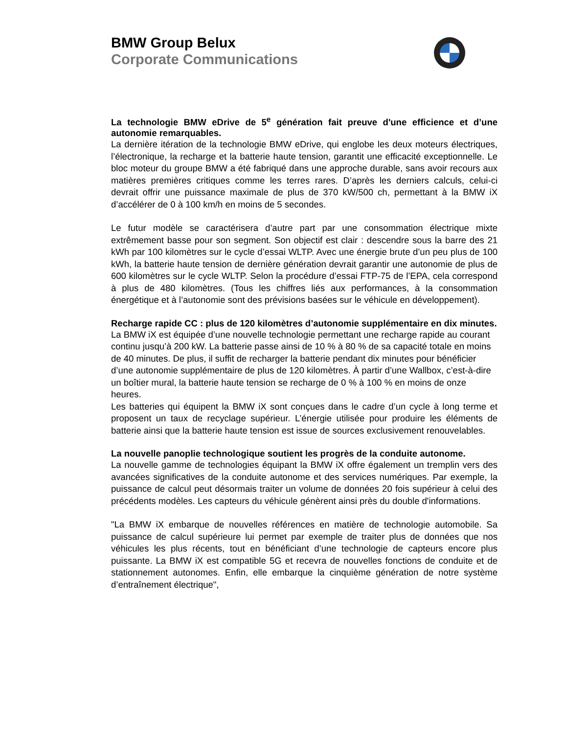BMW Group Belux
Corporate Communications
La technologie BMW eDrive de 5<sup>e</sup> génération fait preuve d'une efficience et d’une autonomie remarquables.
La dernière itération de la technologie BMW eDrive, qui englobe les deux moteurs électriques, l’électronique, la recharge et la batterie haute tension, garantit une efficacité exceptionnelle. Le bloc moteur du groupe BMW a été fabriqué dans une approche durable, sans avoir recours aux matières premières critiques comme les terres rares. D’après les derniers calculs, celui-ci devrait offrir une puissance maximale de plus de 370 kW/500 ch, permettant à la BMW iX d’accélérer de 0 à 100 km/h en moins de 5 secondes.
Le futur modèle se caractérisera d’autre part par une consommation électrique mixte extrêmement basse pour son segment. Son objectif est clair : descendre sous la barre des 21 kWh par 100 kilomètres sur le cycle d’essai WLTP. Avec une énergie brute d’un peu plus de 100 kWh, la batterie haute tension de dernière génération devrait garantir une autonomie de plus de 600 kilomètres sur le cycle WLTP. Selon la procédure d’essai FTP-75 de l’EPA, cela correspond à plus de 480 kilomètres. (Tous les chiffres liés aux performances, à la consommation énergétique et à l’autonomie sont des prévisions basées sur le véhicule en développement).
Recharge rapide CC : plus de 120 kilomètres d’autonomie supplémentaire en dix minutes.
La BMW iX est équipée d’une nouvelle technologie permettant une recharge rapide au courant continu jusqu’à 200 kW. La batterie passe ainsi de 10 % à 80 % de sa capacité totale en moins de 40 minutes. De plus, il suffit de recharger la batterie pendant dix minutes pour bénéficier d’une autonomie supplémentaire de plus de 120 kilomètres. À partir d’une Wallbox, c’est-à-dire un boîtier mural, la batterie haute tension se recharge de 0 % à 100 % en moins de onze heures.
Les batteries qui équipent la BMW iX sont conçues dans le cadre d’un cycle à long terme et proposent un taux de recyclage supérieur. L’énergie utilisée pour produire les éléments de batterie ainsi que la batterie haute tension est issue de sources exclusivement renouvelables.
La nouvelle panoplie technologique soutient les progrès de la conduite autonome.
La nouvelle gamme de technologies équipant la BMW iX offre également un tremplin vers des avancées significatives de la conduite autonome et des services numériques. Par exemple, la puissance de calcul peut désormais traiter un volume de données 20 fois supérieur à celui des précédents modèles. Les capteurs du véhicule génèrent ainsi près du double d'informations.
"La BMW iX embarque de nouvelles références en matière de technologie automobile. Sa puissance de calcul supérieure lui permet par exemple de traiter plus de données que nos véhicules les plus récents, tout en bénéficiant d’une technologie de capteurs encore plus puissante. La BMW iX est compatible 5G et recevra de nouvelles fonctions de conduite et de stationnement autonomes. Enfin, elle embarque la cinquième génération de notre système d’entraînement électrique",